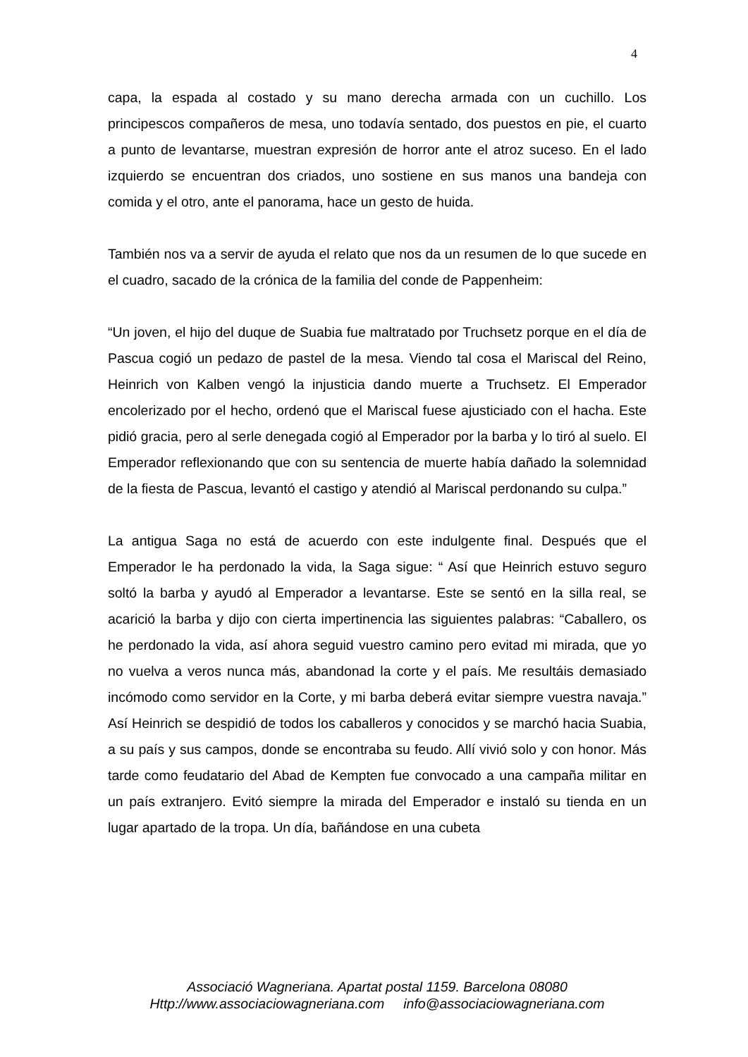4
capa, la espada al costado y su mano derecha armada con un cuchillo. Los principescos compañeros de mesa, uno todavía sentado, dos puestos en pie, el cuarto a punto de levantarse, muestran expresión de horror ante el atroz suceso. En el lado izquierdo se encuentran dos criados, uno sostiene en sus manos una bandeja con comida y el otro, ante el panorama, hace un gesto de huida.
También nos va a servir de ayuda el relato que nos da un resumen de lo que sucede en el cuadro, sacado de la crónica de la familia del conde de Pappenheim:
“Un joven, el hijo del duque de Suabia fue maltratado por Truchsetz porque en el día de Pascua cogió un pedazo de pastel de la mesa. Viendo tal cosa el Mariscal del Reino, Heinrich von Kalben vengó la injusticia dando muerte a Truchsetz. El Emperador encolerizado por el hecho, ordenó que el Mariscal fuese ajusticiado con el hacha. Este pidió gracia, pero al serle denegada cogió al Emperador por la barba y lo tiró al suelo. El Emperador reflexionando que con su sentencia de muerte había dañado la solemnidad de la fiesta de Pascua, levantó el castigo y atendió al Mariscal perdonando su culpa.”
La antigua Saga no está de acuerdo con este indulgente final. Después que el Emperador le ha perdonado la vida, la Saga sigue: “ Así que Heinrich estuvo seguro soltó la barba y ayudó al Emperador a levantarse. Este se sentó en la silla real, se acarició la barba y dijo con cierta impertinencia las siguientes palabras: “Caballero, os he perdonado la vida, así ahora seguid vuestro camino pero evitad mi mirada, que yo no vuelva a veros nunca más, abandonad la corte y el país. Me resultáis demasiado incómodo como servidor en la Corte, y mi barba deberá evitar siempre vuestra navaja.” Así Heinrich se despidió de todos los caballeros y conocidos y se marchó hacia Suabia, a su país y sus campos, donde se encontraba su feudo. Allí vivió solo y con honor. Más tarde como feudatario del Abad de Kempten fue convocado a una campaña militar en un país extranjero. Evitó siempre la mirada del Emperador e instaló su tienda en un lugar apartado de la tropa. Un día, bañándose en una cubeta
Associació Wagneriana. Apartat postal 1159. Barcelona 08080
Http://www.associaciowagneriana.com info@associaciowagneriana.com